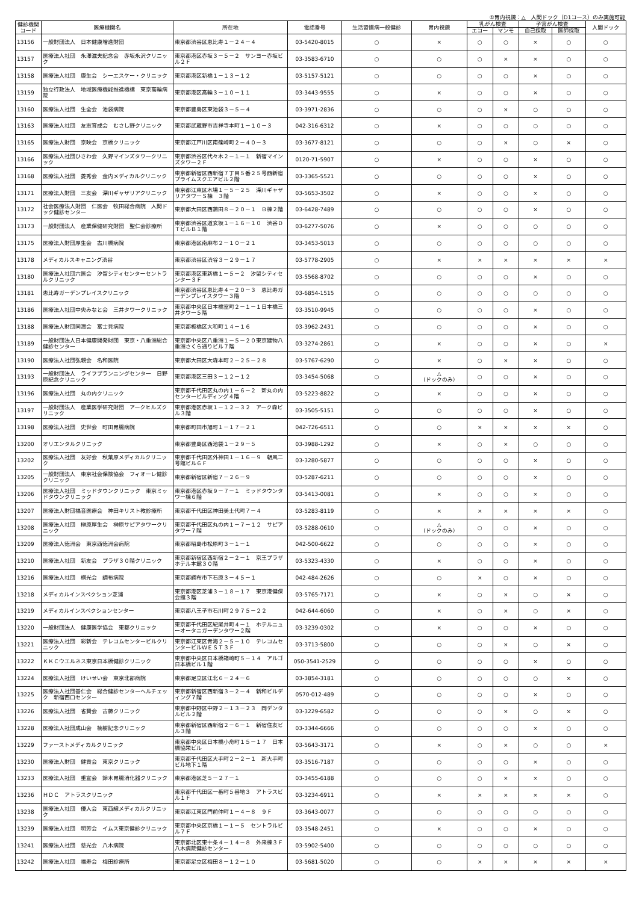①胃内視鏡：△　人間ドック（D1コース）のみ実施可能
| 健診機関コード | 医療機関名 | 所在地 | 電話番号 | 生活習慣病一般健診 | 胃内視鏡 | 乳がん検査 | | 子宮がん検査 | | 人間ドック |
| --- | --- | --- | --- | --- | --- | --- | --- | --- | --- | --- |
| | | | | | | エコー | マンモ | 自己採取 | 医師採取 | |
| 13156 | 一般財団法人 日本健康増進財団 | 東京都渋谷区恵比寿１－２４－４ | 03-5420-8015 | ○ | × | ○ | ○ | × | ○ | ○ |
| 13157 | 医療法人社団 永澤滋夫記念会 赤坂永沢クリニック | 東京都港区赤坂３－５－２ サンヨー赤坂ビル２Ｆ | 03-3583-6710 | ○ | ○ | ○ | × | × | ○ | ○ |
| 13158 | 医療法人社団 康生会 シーエスケー・クリニック | 東京都港区新橋１－１３－１２ | 03-5157-5121 | ○ | ○ | ○ | ○ | × | ○ | ○ |
| 13159 | 独立行政法人 地域医療機能推進機構 東京高輪病院 | 東京都港区高輪３－１０－１１ | 03-3443-9555 | ○ | × | ○ | ○ | × | ○ | ○ |
| 13160 | 医療法人社団 生全会 池袋病院 | 東京都豊島区東池袋３－５－４ | 03-3971-2836 | ○ | ○ | ○ | × | ○ | ○ | ○ |
| 13163 | 医療法人社団 友志育成会 むさし野クリニック | 東京都武蔵野市吉祥寺本町１－１０－３ | 042-316-6312 | ○ | × | ○ | ○ | ○ | ○ | ○ |
| 13165 | 医療法人財団 京映会 京橋クリニック | 東京都江戸川区南篠崎町２－４０－３ | 03-3677-8121 | ○ | ○ | ○ | × | ○ | × | ○ |
| 13166 | 医療法人社団ひさわ会 久野マインズタワークリニック | 東京都渋谷区代々木２－１－１ 新宿マインズタワー２Ｆ | 0120-71-5907 | ○ | × | ○ | ○ | × | ○ | ○ |
| 13168 | 医療法人社団 菱秀会 金内メディカルクリニック | 東京都新宿区西新宿７丁目５番２５号西新宿プライムスクエアビル２階 | 03-3365-5521 | ○ | ○ | ○ | ○ | × | ○ | ○ |
| 13171 | 医療法人財団 三友会 深川ギャザリアクリニック | 東京都江東区木場１－５－２５ 深川ギャザリアタワーＳ棟 ３階 | 03-5653-3502 | ○ | × | ○ | ○ | × | ○ | ○ |
| 13172 | 社会医療法人財団 仁医会 牧田総合病院 人間ドック健診センター | 東京都大田区西蒲田８－２０－１ Ｂ棟２階 | 03-6428-7489 | ○ | ○ | ○ | ○ | × | ○ | ○ |
| 13173 | 一般財団法人 産業保健研究財団 聖仁会診療所 | 東京都渋谷区道玄坂１－１６－１０ 渋谷ＤＴビルＢ１階 | 03-6277-5076 | ○ | × | ○ | ○ | ○ | ○ | ○ |
| 13175 | 医療法人財団厚生会 古川橋病院 | 東京都港区南麻布２－１０－２１ | 03-3453-5013 | ○ | ○ | ○ | ○ | ○ | ○ | ○ |
| 13178 | メディカルスキャニング渋谷 | 東京都渋谷区渋谷３－２９－１７ | 03-5778-2905 | ○ | × | × | × | × | × | × |
| 13180 | 医療法人社団六医会 汐留シティセンターセントラルクリニック | 東京都港区東新橋１－５－２ 汐留シティセンター３Ｆ | 03-5568-8702 | ○ | ○ | ○ | ○ | × | ○ | ○ |
| 13181 | 恵比寿ガーデンプレイスクリニック | 東京都渋谷区恵比寿４－２０－３ 恵比寿ガーデンプレイスタワー３階 | 03-6854-1515 | ○ | ○ | ○ | ○ | ○ | ○ | ○ |
| 13186 | 医療法人社団中央みなと会 三井タワークリニック | 東京都中央区日本橋室町２－１－１日本橋三井タワー５階 | 03-3510-9945 | ○ | ○ | ○ | ○ | × | ○ | ○ |
| 13188 | 医療法人財団同潤会 富士見病院 | 東京都板橋区大和町１４－１６ | 03-3962-2431 | ○ | ○ | ○ | ○ | × | ○ | ○ |
| 13189 | 一般財団法人日本健康開発財団 東京・八重洲総合健診センター | 東京都中央区八重洲１－５－２０東京建物八重洲さくら通りビル７階 | 03-3274-2861 | ○ | × | ○ | ○ | × | ○ | × |
| 13190 | 医療法人社団弘親会 名和医院 | 東京都大田区大森本町２－２５－２８ | 03-5767-6290 | ○ | × | ○ | × | × | ○ | ○ |
| 13193 | 一般財団法人 ライフプランニングセンター 日野原記念クリニック | 東京都港区三田３－１２－１２ | 03-3454-5068 | ○ | △ （ドックのみ） | ○ | ○ | × | ○ | ○ |
| 13196 | 医療法人社団 丸の内クリニック | 東京都千代田区丸の内１－６－２ 新丸の内センタービルディング４階 | 03-5223-8822 | ○ | × | ○ | ○ | × | ○ | ○ |
| 13197 | 一般財団法人 産業医学研究財団 アークヒルズクリニック | 東京都港区赤坂１－１２－３２ アーク森ビル３階 | 03-3505-5151 | ○ | ○ | ○ | ○ | × | ○ | ○ |
| 13198 | 医療法人社団 史世会 町田胃腸病院 | 東京都町田市旭町１－１７－２１ | 042-726-6511 | ○ | ○ | × | × | × | × | ○ |
| 13200 | オリエンタルクリニック | 東京都豊島区西池袋１－２９－５ | 03-3988-1292 | ○ | × | ○ | × | ○ | ○ | ○ |
| 13202 | 医療法人社団 友好会 秋葉原メディカルクリニック | 東京都千代田区外神田１－１６－９ 朝風二号館ビル６Ｆ | 03-3280-5877 | ○ | ○ | ○ | ○ | × | ○ | ○ |
| 13205 | 一般財団法人 東京社会保険協会 フィオーレ健診クリニック | 東京都新宿区新宿７－２６－９ | 03-5287-6211 | ○ | ○ | ○ | ○ | × | ○ | ○ |
| 13206 | 医療法人社団 ミッドタウンクリニック 東京ミッドタウンクリニック | 東京都港区赤坂９－７－１ ミッドタウンタワー棟６階 | 03-5413-0081 | ○ | × | ○ | ○ | × | ○ | ○ |
| 13207 | 医療法人財団福音医療会 神田キリスト教診療所 | 東京都千代田区神田美土代町７－４ | 03-5283-8119 | ○ | × | × | × | × | × | ○ |
| 13208 | 医療法人社団 榊原厚生会 榊原サピアタワークリニック | 東京都千代田区丸の内１－７－１２ サピアタワー７階 | 03-5288-0610 | ○ | △ （ドックのみ） | ○ | ○ | × | ○ | ○ |
| 13209 | 医療法人徳洲会 東京西徳洲会病院 | 東京都昭島市松原町３－１－１ | 042-500-6622 | ○ | ○ | ○ | ○ | × | ○ | ○ |
| 13210 | 医療法人社団 新友会 プラザ３０階クリニック | 東京都新宿区西新宿２－２－１ 京王プラザホテル本館３０階 | 03-5323-4330 | ○ | × | ○ | ○ | × | ○ | ○ |
| 13216 | 医療法人社団 桐光会 調布病院 | 東京都調布市下石原３－４５－１ | 042-484-2626 | ○ | ○ | × | ○ | × | ○ | ○ |
| 13218 | メディカルインスペクション芝浦 | 東京都港区芝浦３－１８－１７ 東京港健保会館３階 | 03-5765-7171 | ○ | × | ○ | × | ○ | × | ○ |
| 13219 | メディカルインスペクションセンター | 東京都八王子市石川町２９７５－２２ | 042-644-6060 | ○ | × | ○ | × | ○ | × | ○ |
| 13220 | 一般財団法人 健康医学協会 東都クリニック | 東京都千代田区紀尾井町４－１ ホテルニューオータニガーデンタワー２階 | 03-3239-0302 | ○ | × | ○ | ○ | × | ○ | ○ |
| 13221 | 医療法人社団 彩新会 テレコムセンタービルクリニック | 東京都江東区青海２－５－１０ テレコムセンタービルＷＥＳＴ３Ｆ | 03-3713-5800 | ○ | ○ | ○ | × | ○ | × | ○ |
| 13222 | ＫＫＣウエルネス東京日本橋健診クリニック | 東京都中央区日本橋箱崎町５－１４ アルゴ日本橋ビル１階 | 050-3541-2529 | ○ | ○ | ○ | ○ | × | ○ | ○ |
| 13224 | 医療法人社団 けいせい会 東京北部病院 | 東京都足立区江北６－２４－６ | 03-3854-3181 | ○ | ○ | ○ | ○ | ○ | × | ○ |
| 13225 | 医療法人社団善仁会 総合健診センターヘルチェック 新宿西口センター | 東京都新宿区西新宿３－２－４ 新和ビルディング７階 | 0570-012-489 | ○ | ○ | ○ | ○ | × | ○ | ○ |
| 13226 | 医療法人社団 省賢会 古藤クリニック | 東京都中野区中野２－１３－２３ 岡デンタルビル２階 | 03-3229-6582 | ○ | ○ | ○ | × | ○ | × | ○ |
| 13228 | 医療法人社団成山会 楠樹記念クリニック | 東京都新宿区西新宿２－６－１ 新宿住友ビル３階 | 03-3344-6666 | ○ | ○ | ○ | ○ | × | ○ | ○ |
| 13229 | ファーストメディカルクリニック | 東京都中央区日本橋小舟町１５－１７ 日本橋協栄ビル | 03-5643-3171 | ○ | × | ○ | × | ○ | ○ | × |
| 13230 | 医療法人財団 健貢会 東京クリニック | 東京都千代田区大手町２－２－１ 新大手町ビル地下１階 | 03-3516-7187 | ○ | ○ | ○ | ○ | × | ○ | ○ |
| 13233 | 医療法人社団 重宣会 鈴木胃腸消化器クリニック | 東京都港区芝５－２７－１ | 03-3455-6188 | ○ | ○ | ○ | × | × | ○ | ○ |
| 13236 | ＨＤＣ アトラスクリニック | 東京都千代田区一番町５番地３ アトラスビル１Ｆ | 03-3234-6911 | ○ | × | × | × | × | × | ○ |
| 13238 | 医療法人社団 優人会 東西線メディカルクリニック | 東京都江東区門前仲町１－４－８ ９Ｆ | 03-3643-0077 | ○ | ○ | ○ | ○ | ○ | ○ | ○ |
| 13239 | 医療法人社団 明芳会 イムス東京健診クリニック | 東京都中央区京橋１－１－５ セントラルビル７Ｆ | 03-3548-2451 | ○ | × | ○ | ○ | × | ○ | ○ |
| 13241 | 医療法人社団 慈光会 八木病院 | 東京都北区東十条４－１４－８ 外来棟３Ｆ 八木病院健診センター | 03-5902-5400 | ○ | ○ | ○ | ○ | ○ | ○ | ○ |
| 13242 | 医療法人社団 福寿会 梅田診療所 | 東京都足立区梅田８－１２－１０ | 03-5681-5020 | ○ | ○ | × | × | × | × | × |